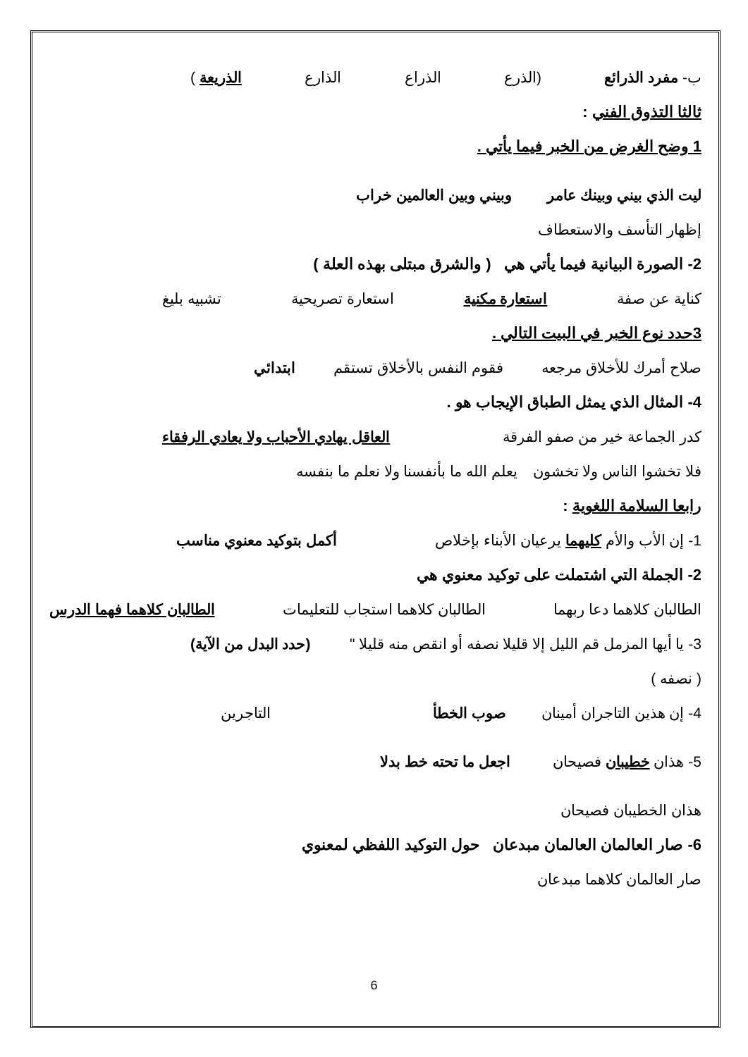ب- مفرد الذرائع (الذرع الذراع الذارع الذريعة )
ثالثا التذوق الفني :
1 وضح الغرض من الخبر فيما يأتي .
ليت الذي بيني وبينك عامر وبيني وبين العالمين خراب
إظهار التأسف والاستعطاف
2- الصورة البيانية فيما يأتي هي ( والشرق مبتلى بهذه العلة )
كناية عن صفة استعارة مكنية استعارة تصريحية تشبيه بليغ
3حدد نوع الخبر في البيت التالي .
صلاح أمرك للأخلاق مرجعه فقوم النفس بالأخلاق تستقم ابتدائي
4- المثال الذي يمثل الطباق الإيجاب هو .
كدر الجماعة خير من صفو الفرقة العاقل يهادي الأحباب ولا يعادي الرفقاء
فلا تخشوا الناس ولا تخشون يعلم الله ما بأنفسنا ولا نعلم ما بنفسه
رابعا السلامة اللغوية :
1- إن الأب والأم كليهما يرعيان الأبناء بإخلاص أكمل بتوكيد معنوي مناسب
2- الجملة التي اشتملت على توكيد معنوي هي
الطالبان كلاهما دعا ربهما الطالبان كلاهما استجاب للتعليمات الطالبان كلاهما فهما الدرس
3- يا أيها المزمل قم الليل إلا قليلا نصفه أو انقص منه قليلا " (حدد البدل من الآية)
( نصفه )
4- إن هذين التاجران أمينان صوب الخطأ التاجرين
5- هذان خطيبان فصيحان اجعل ما تحته خط بدلا
هذان الخطيبان فصيحان
6- صار العالمان العالمان مبدعان حول التوكيد اللفظي لمعنوي
صار العالمان كلاهما مبدعان
6